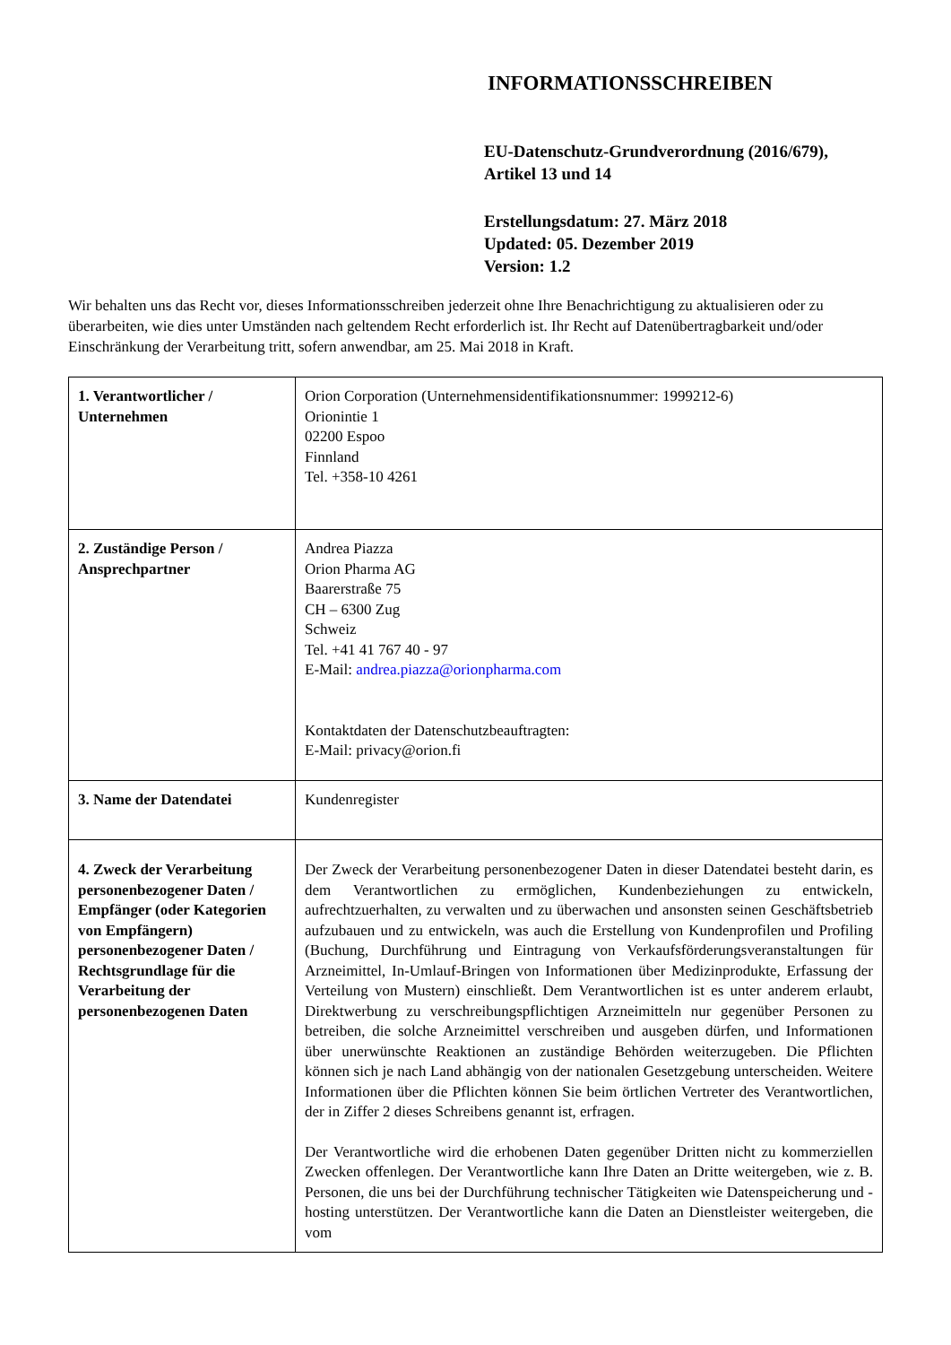INFORMATIONSSCHREIBEN
EU-Datenschutz-Grundverordnung (2016/679),
Artikel 13 und 14
Erstellungsdatum: 27. März 2018
Updated: 05. Dezember 2019
Version: 1.2
Wir behalten uns das Recht vor, dieses Informationsschreiben jederzeit ohne Ihre Benachrichtigung zu aktualisieren oder zu überarbeiten, wie dies unter Umständen nach geltendem Recht erforderlich ist. Ihr Recht auf Datenübertragbarkeit und/oder Einschränkung der Verarbeitung tritt, sofern anwendbar, am 25. Mai 2018 in Kraft.
| 1. Verantwortlicher / Unternehmen | Orion Corporation (Unternehmensidentifikationsnummer: 1999212-6) Orionintie 1 02200 Espoo Finnland Tel. +358-10 4261 |
| 2. Zuständige Person / Ansprechpartner | Andrea Piazza Orion Pharma AG Baarerstraße 75 CH – 6300 Zug Schweiz Tel. +41 41 767 40 - 97 E-Mail: andrea.piazza@orionpharma.com Kontaktdaten der Datenschutzbeauftragten: E-Mail: privacy@orion.fi |
| 3. Name der Datendatei | Kundenregister |
| 4. Zweck der Verarbeitung personenbezogener Daten / Empfänger (oder Kategorien von Empfängern) personenbezogener Daten / Rechtsgrundlage für die Verarbeitung der personenbezogenen Daten | Der Zweck der Verarbeitung personenbezogener Daten in dieser Datendatei besteht darin, es dem Verantwortlichen zu ermöglichen, Kundenbeziehungen zu entwickeln, aufrechtzuerhalten, zu verwalten und zu überwachen und ansonsten seinen Geschäftsbetrieb aufzubauen und zu entwickeln, was auch die Erstellung von Kundenprofilen und Profiling (Buchung, Durchführung und Eintragung von Verkaufsförderungsveranstaltungen für Arzneimittel, In-Umlauf-Bringen von Informationen über Medizinprodukte, Erfassung der Verteilung von Mustern) einschließt. Dem Verantwortlichen ist es unter anderem erlaubt, Direktwerbung zu verschreibungspflichtigen Arzneimitteln nur gegenüber Personen zu betreiben, die solche Arzneimittel verschreiben und ausgeben dürfen, und Informationen über unerwünschte Reaktionen an zuständige Behörden weiterzugeben. Die Pflichten können sich je nach Land abhängig von der nationalen Gesetzgebung unterscheiden. Weitere Informationen über die Pflichten können Sie beim örtlichen Vertreter des Verantwortlichen, der in Ziffer 2 dieses Schreibens genannt ist, erfragen. Der Verantwortliche wird die erhobenen Daten gegenüber Dritten nicht zu kommerziellen Zwecken offenlegen. Der Verantwortliche kann Ihre Daten an Dritte weitergeben, wie z. B. Personen, die uns bei der Durchführung technischer Tätigkeiten wie Datenspeicherung und -hosting unterstützen. Der Verantwortliche kann die Daten an Dienstleister weitergeben, die vom |